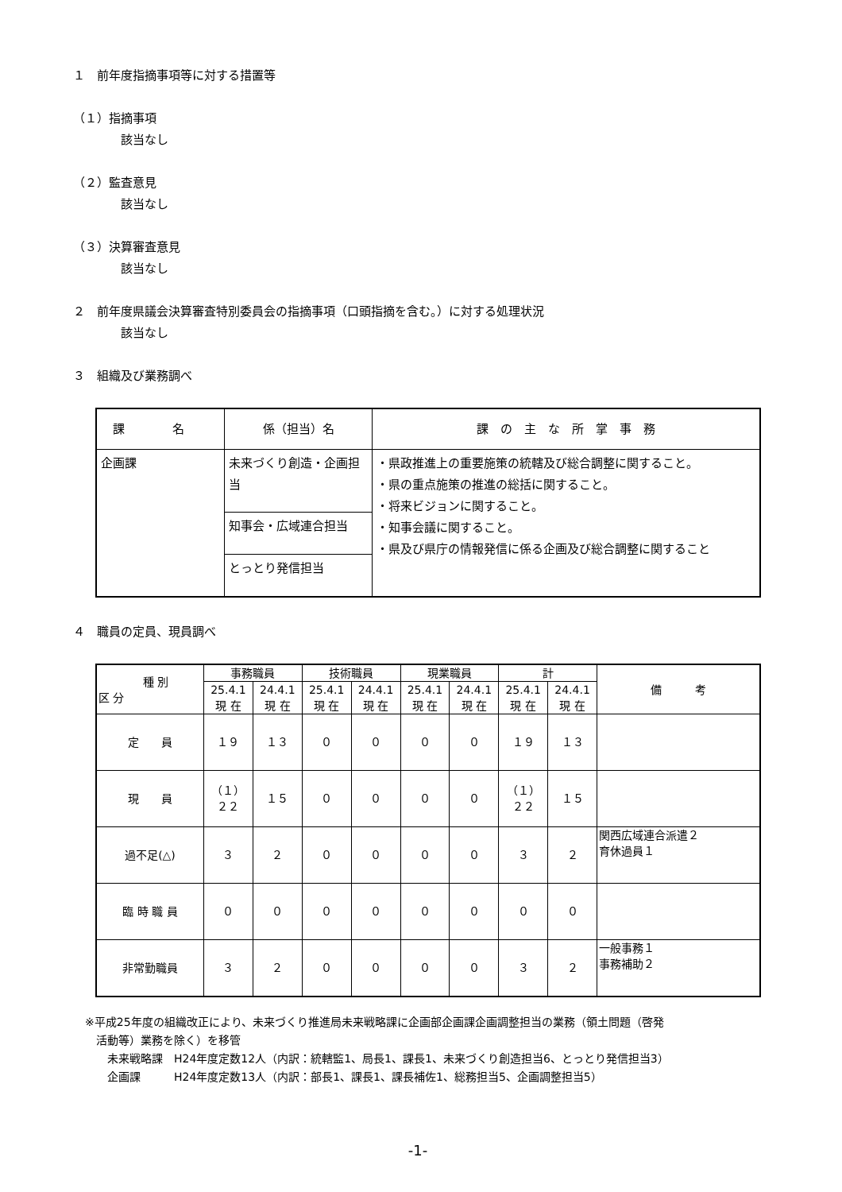１　前年度指摘事項等に対する措置等
（１）指摘事項
該当なし
（２）監査意見
該当なし
（３）決算審査意見
該当なし
２　前年度県議会決算審査特別委員会の指摘事項（口頭指摘を含む。）に対する処理状況
該当なし
３　組織及び業務調べ
| 課 名 | 係（担当）名 | 課 の 主 な 所 掌 事 務 |
| 企画課 | 未来づくり創造・企画担当 | ・県政推進上の重要施策の統轄及び総合調整に関すること。 ・県の重点施策の推進の総括に関すること。 ・将来ビジョンに関すること。 ・知事会議に関すること。 ・県及び県庁の情報発信に係る企画及び総合調整に関すること |
| | 知事会・広域連合担当 | |
| | とっとり発信担当 | |
４　職員の定員、現員調べ
| 種 別 区 分 | 事務職員 | | 技術職員 | | 現業職員 | | 計 | | 備 考 |
| --- | --- | --- | --- | --- | --- | --- | --- | --- | --- |
| | 25.4.1 現 在 | 24.4.1 現 在 | 25.4.1 現 在 | 24.4.1 現 在 | 25.4.1 現 在 | 24.4.1 現 在 | 25.4.1 現 在 | 24.4.1 現 在 | |
| 定 員 | １９ | １３ | ０ | ０ | ０ | ０ | １９ | １３ | |
| 現 員 | （１） ２２ | １５ | ０ | ０ | ０ | ０ | （１） ２２ | １５ | |
| 過不足(△) | ３ | ２ | ０ | ０ | ０ | ０ | ３ | ２ | 関西広域連合派遣２ 育休過員１ |
| 臨 時 職 員 | ０ | ０ | ０ | ０ | ０ | ０ | ０ | ０ | |
| 非常勤職員 | ３ | ２ | ０ | ０ | ０ | ０ | ３ | ２ | 一般事務１ 事務補助２ |
※平成25年度の組織改正により、未来づくり推進局未来戦略課に企画部企画課企画調整担当の業務（領土問題（啓発
　活動等）業務を除く）を移管
　　未来戦略課　H24年度定数12人（内訳：統轄監1、局長1、課長1、未来づくり創造担当6、とっとり発信担当3）
　　企画課　　　H24年度定数13人（内訳：部長1、課長1、課長補佐1、総務担当5、企画調整担当5）
-1-